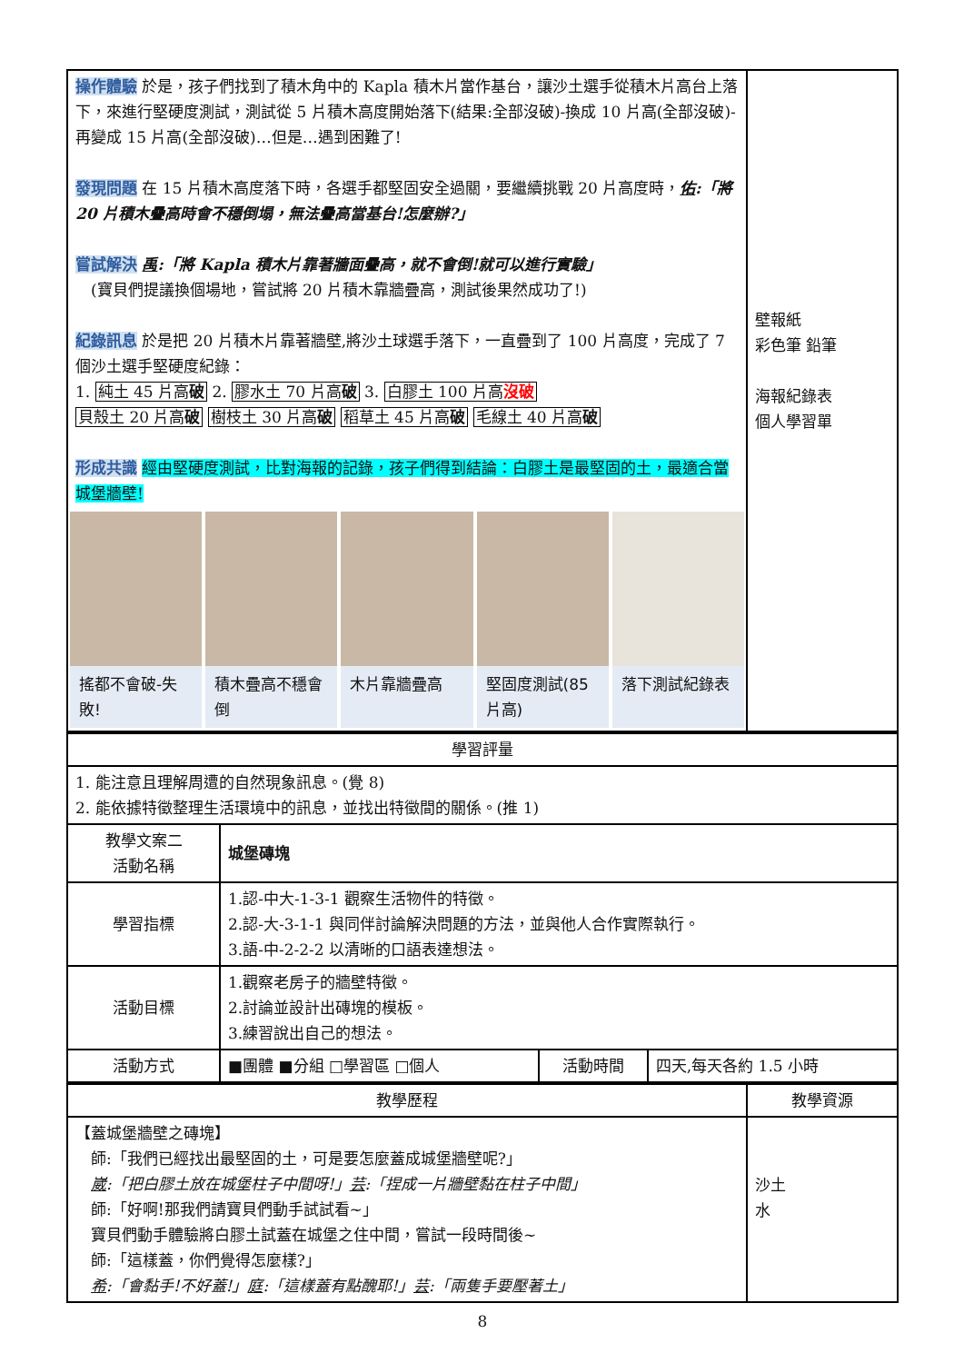| 操作體驗 於是，孩子們找到了積木角中的 Kapla 積木片當作基台，讓沙土選手從積木片高台上落下，來進行堅硬度測試，測試從 5 片積木高度開始落下(結果:全部沒破)-換成 10 片高(全部沒破)-再變成 15 片高(全部沒破)…但是…遇到困難了! 發現問題 在 15 片積木高度落下時，各選手都堅固安全過關，要繼續挑戰 20 片高度時， 佑 :「將 20 片積木疊高時會不穩倒塌，無法疊高當基台!怎麼辦?」 嘗試解決 禹 :「將 Kapla 積木片靠著牆面疊高，就不會倒!就可以進行實驗」 (寶貝們提議換個場地，嘗試將 20 片積木靠牆疊高，測試後果然成功了!) 紀錄訊息 於是把 20 片積木片靠著牆壁,將沙土球選手落下，一直疊到了 100 片高度，完成了 7 個沙土選手堅硬度紀錄： 1. 純土 45 片高 破 2. 膠水土 70 片高 破 3. 白膠土 100 片高 沒破 貝殼土 20 片高 破 樹枝土 30 片高 破 稻草土 45 片高 破 毛線土 40 片高 破 形成共識 經由堅硬度測試，比對海報的記錄，孩子們得到結論：白膠土是最堅固的土，最適合當城堡牆壁! 搖都不會破-失敗! 積木疊高不穩會倒 木片靠牆疊高 堅固度測試(85 片高) 落下測試紀錄表 | 壁報紙 彩色筆 鉛筆 海報紀錄表 個人學習單 |
| 學習評量 | | | |
| 1. 能注意且理解周遭的自然現象訊息。(覺 8) 2. 能依據特徵整理生活環境中的訊息，並找出特徵間的關係。(推 1) | | | |
| 教學文案二 活動名稱 | 城堡磚塊 | | |
| 學習指標 | 1.認-中大-1-3-1 觀察生活物件的特徵。 2.認-大-3-1-1 與同伴討論解決問題的方法，並與他人合作實際執行。 3.語-中-2-2-2 以清晰的口語表達想法。 | | |
| 活動目標 | 1.觀察老房子的牆壁特徵。 2.討論並設計出磚塊的模板。 3.練習說出自己的想法。 | | |
| 活動方式 | ■團體 ■分組 □學習區 □個人 | 活動時間 | 四天,每天各約 1.5 小時 |
| 教學歷程 | 教學資源 |
| 【蓋城堡牆壁之磚塊】 師:「我們已經找出最堅固的土，可是要怎麼蓋成城堡牆壁呢?」 崴 :「把白膠土放在城堡柱子中間呀!」 芸 :「捏成一片牆壁黏在柱子中間」 師:「好啊!那我們請寶貝們動手試試看~」 寶貝們動手體驗將白膠土試蓋在城堡之住中間，嘗試一段時間後~ 師:「這樣蓋，你們覺得怎麼樣?」 希 :「會黏手!不好蓋!」 庭 :「這樣蓋有點醜耶!」 芸 :「兩隻手要壓著土」 | 沙土 水 |
8